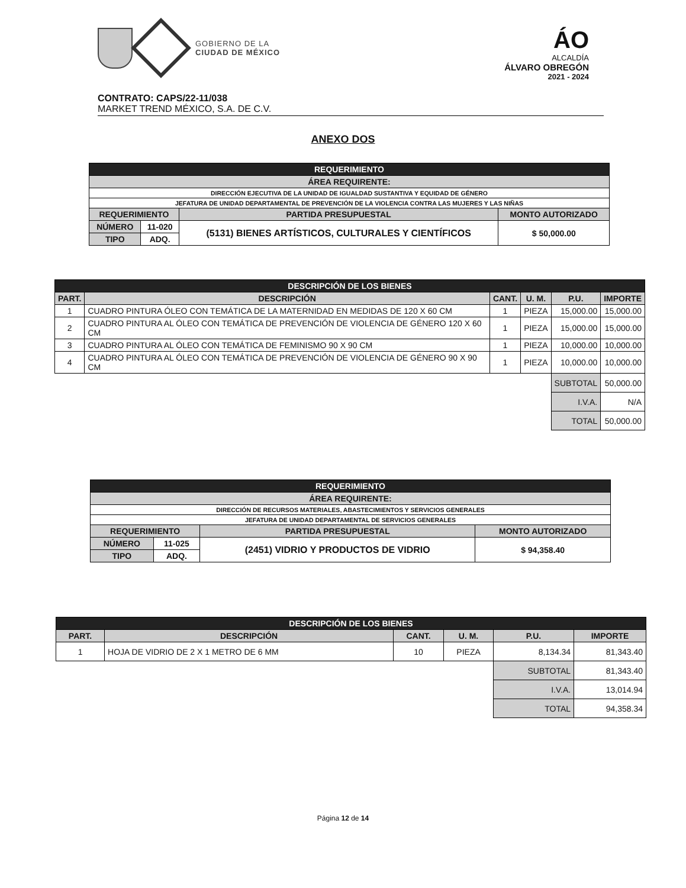GOBIERNO DE LA
CIUDAD DE MÉXICO
ÁO
ALCALDÍA
ÁLVARO OBREGÓN
2021 - 2024
CONTRATO: CAPS/22-11/038
MARKET TREND MÉXICO, S.A. DE C.V.
ANEXO DOS
| REQUERIMIENTO | | | |
| --- | --- | --- | --- |
| ÁREA REQUIRENTE: | | | |
| DIRECCIÓN EJECUTIVA DE LA UNIDAD DE IGUALDAD SUSTANTIVA Y EQUIDAD DE GÉNERO | | | |
| JEFATURA DE UNIDAD DEPARTAMENTAL DE PREVENCIÓN DE LA VIOLENCIA CONTRA LAS MUJERES Y LAS NIÑAS | | | |
| REQUERIMIENTO | | PARTIDA PRESUPUESTAL | MONTO AUTORIZADO |
| NÚMERO | 11-020 | (5131) BIENES ARTÍSTICOS, CULTURALES Y CIENTÍFICOS | $ 50,000.00 |
| TIPO | ADQ. | | |
| DESCRIPCIÓN DE LOS BIENES | | | | | |
| --- | --- | --- | --- | --- | --- |
| PART. | DESCRIPCIÓN | CANT. | U. M. | P.U. | IMPORTE |
| 1 | CUADRO PINTURA ÓLEO CON TEMÁTICA DE LA MATERNIDAD EN MEDIDAS DE 120 X 60 CM | 1 | PIEZA | 15,000.00 | 15,000.00 |
| 2 | CUADRO PINTURA AL ÓLEO CON TEMÁTICA DE PREVENCIÓN DE VIOLENCIA DE GÉNERO 120 X 60 CM | 1 | PIEZA | 15,000.00 | 15,000.00 |
| 3 | CUADRO PINTURA AL ÓLEO CON TEMÁTICA DE FEMINISMO 90 X 90 CM | 1 | PIEZA | 10,000.00 | 10,000.00 |
| 4 | CUADRO PINTURA AL ÓLEO CON TEMÁTICA DE PREVENCIÓN DE VIOLENCIA DE GÉNERO 90 X 90 CM | 1 | PIEZA | 10,000.00 | 10,000.00 |
| | | | | SUBTOTAL | 50,000.00 |
| | | | | I.V.A. | N/A |
| | | | | TOTAL | 50,000.00 |
| REQUERIMIENTO | | | |
| --- | --- | --- | --- |
| ÁREA REQUIRENTE: | | | |
| DIRECCIÓN DE RECURSOS MATERIALES, ABASTECIMIENTOS Y SERVICIOS GENERALES | | | |
| JEFATURA DE UNIDAD DEPARTAMENTAL DE SERVICIOS GENERALES | | | |
| REQUERIMIENTO | | PARTIDA PRESUPUESTAL | MONTO AUTORIZADO |
| NÚMERO | 11-025 | (2451) VIDRIO Y PRODUCTOS DE VIDRIO | $ 94,358.40 |
| TIPO | ADQ. | | |
| DESCRIPCIÓN DE LOS BIENES | | | | | |
| --- | --- | --- | --- | --- | --- |
| PART. | DESCRIPCIÓN | CANT. | U. M. | P.U. | IMPORTE |
| 1 | HOJA DE VIDRIO DE 2 X 1 METRO DE 6 MM | 10 | PIEZA | 8,134.34 | 81,343.40 |
| | | | | SUBTOTAL | 81,343.40 |
| | | | | I.V.A. | 13,014.94 |
| | | | | TOTAL | 94,358.34 |
Página 12 de 14